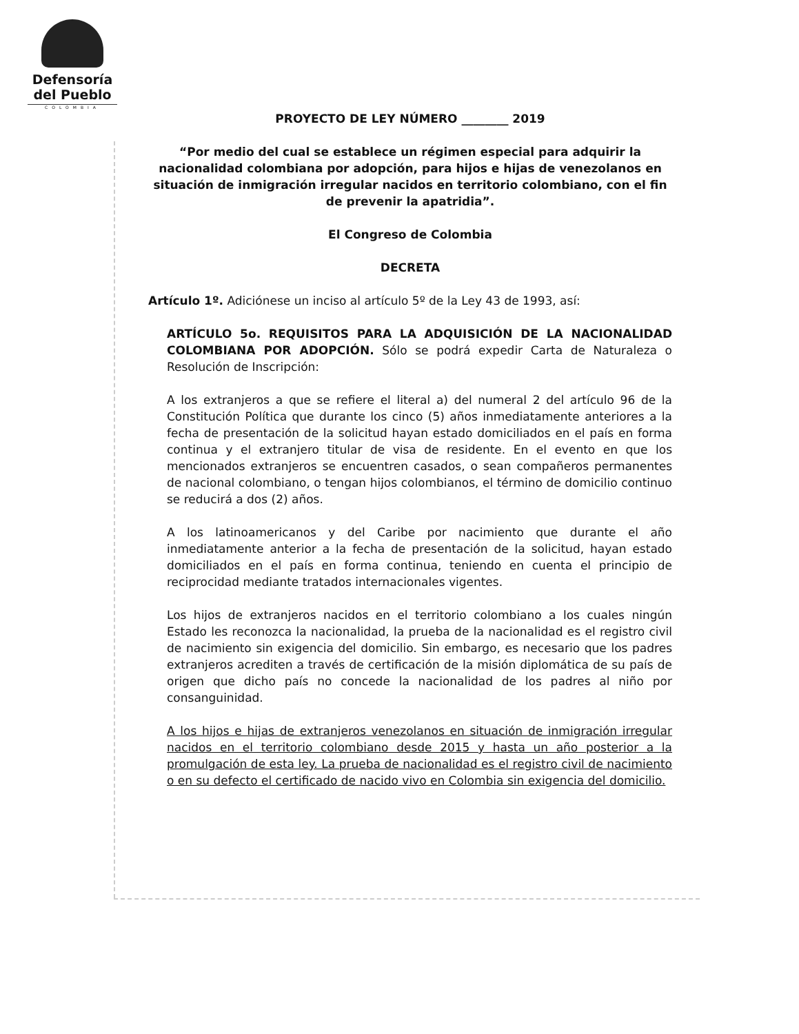Defensoría
del Pueblo
COLOMBIA
PROYECTO DE LEY NÚMERO ________ 2019
“Por medio del cual se establece un régimen especial para adquirir la nacionalidad colombiana por adopción, para hijos e hijas de venezolanos en situación de inmigración irregular nacidos en territorio colombiano, con el fin de prevenir la apatridia”.
El Congreso de Colombia
DECRETA
Artículo 1º. Adiciónese un inciso al artículo 5º de la Ley 43 de 1993, así:
ARTÍCULO 5o. REQUISITOS PARA LA ADQUISICIÓN DE LA NACIONALIDAD COLOMBIANA POR ADOPCIÓN. Sólo se podrá expedir Carta de Naturaleza o Resolución de Inscripción:
A los extranjeros a que se refiere el literal a) del numeral 2 del artículo 96 de la Constitución Política que durante los cinco (5) años inmediatamente anteriores a la fecha de presentación de la solicitud hayan estado domiciliados en el país en forma continua y el extranjero titular de visa de residente. En el evento en que los mencionados extranjeros se encuentren casados, o sean compañeros permanentes de nacional colombiano, o tengan hijos colombianos, el término de domicilio continuo se reducirá a dos (2) años.
A los latinoamericanos y del Caribe por nacimiento que durante el año inmediatamente anterior a la fecha de presentación de la solicitud, hayan estado domiciliados en el país en forma continua, teniendo en cuenta el principio de reciprocidad mediante tratados internacionales vigentes.
Los hijos de extranjeros nacidos en el territorio colombiano a los cuales ningún Estado les reconozca la nacionalidad, la prueba de la nacionalidad es el registro civil de nacimiento sin exigencia del domicilio. Sin embargo, es necesario que los padres extranjeros acrediten a través de certificación de la misión diplomática de su país de origen que dicho país no concede la nacionalidad de los padres al niño por consanguinidad.
A los hijos e hijas de extranjeros venezolanos en situación de inmigración irregular nacidos en el territorio colombiano desde 2015 y hasta un año posterior a la promulgación de esta ley. La prueba de nacionalidad es el registro civil de nacimiento o en su defecto el certificado de nacido vivo en Colombia sin exigencia del domicilio.